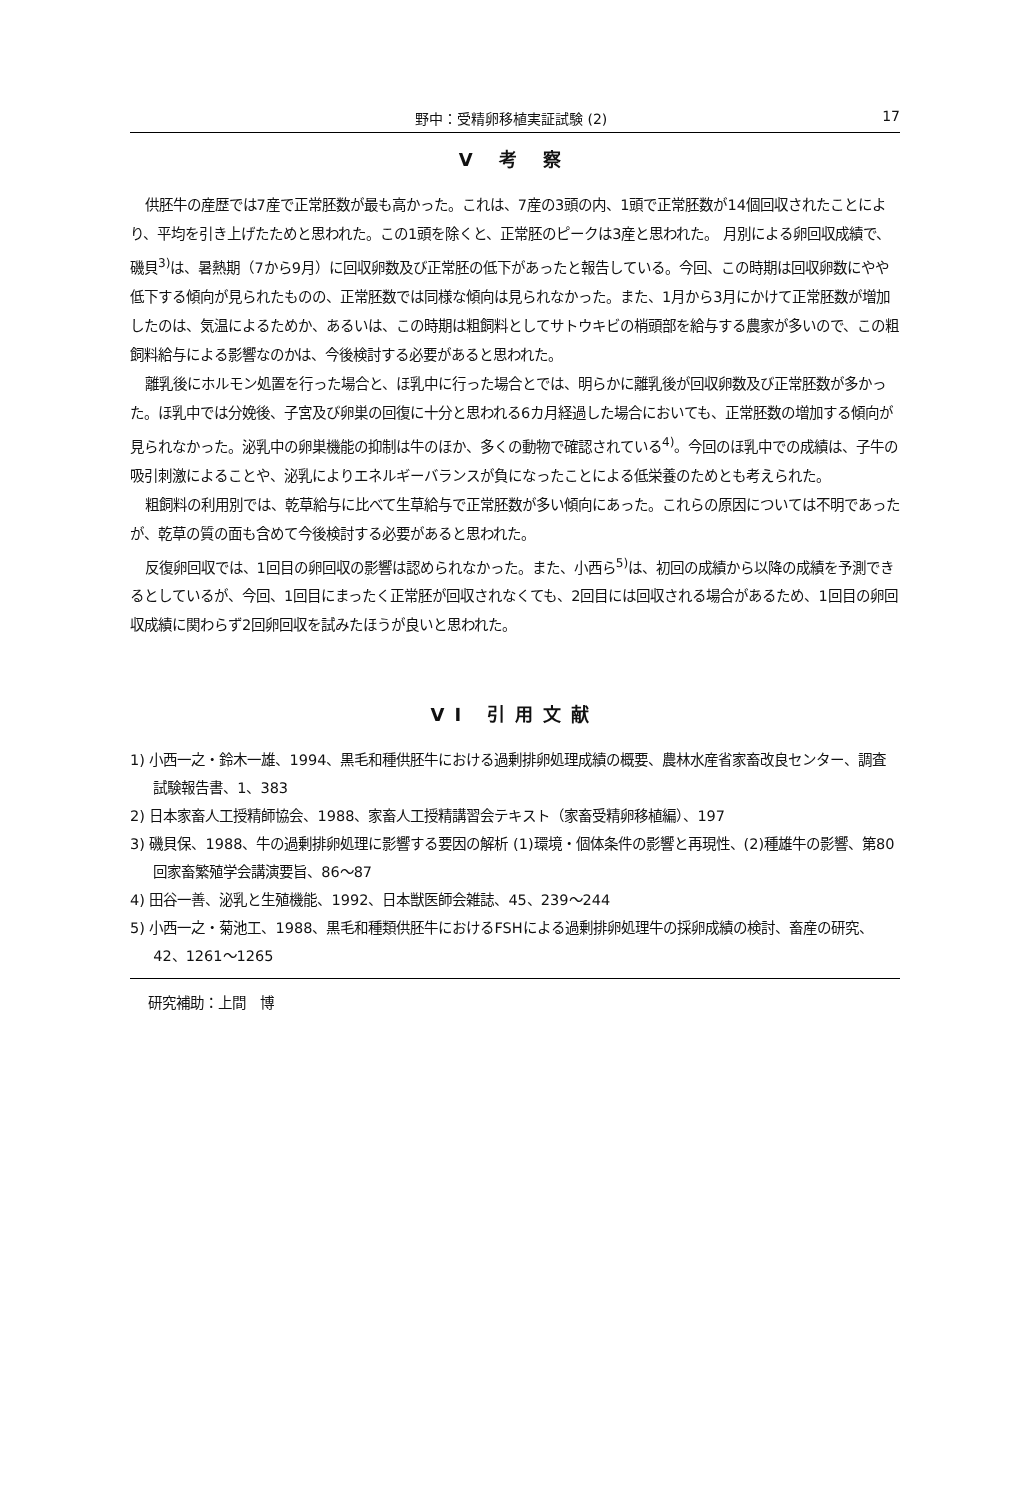野中：受精卵移植実証試験 (2) 17
V 考 察
供胚牛の産歴では7産で正常胚数が最も高かった。これは、7産の3頭の内、1頭で正常胚数が14個回収されたことにより、平均を引き上げたためと思われた。この1頭を除くと、正常胚のピークは3産と思われた。 月別による卵回収成績で、磯貝<sup>3)</sup>は、暑熱期（7から9月）に回収卵数及び正常胚の低下があったと報告している。今回、この時期は回収卵数にやや低下する傾向が見られたものの、正常胚数では同様な傾向は見られなかった。また、1月から3月にかけて正常胚数が増加したのは、気温によるためか、あるいは、この時期は粗飼料としてサトウキビの梢頭部を給与する農家が多いので、この粗飼料給与による影響なのかは、今後検討する必要があると思われた。
離乳後にホルモン処置を行った場合と、ほ乳中に行った場合とでは、明らかに離乳後が回収卵数及び正常胚数が多かった。ほ乳中では分娩後、子宮及び卵巣の回復に十分と思われる6カ月経過した場合においても、正常胚数の増加する傾向が見られなかった。泌乳中の卵巣機能の抑制は牛のほか、多くの動物で確認されている<sup>4)</sup>。今回のほ乳中での成績は、子牛の吸引刺激によることや、泌乳によりエネルギーバランスが負になったことによる低栄養のためとも考えられた。
粗飼料の利用別では、乾草給与に比べて生草給与で正常胚数が多い傾向にあった。これらの原因については不明であったが、乾草の質の面も含めて今後検討する必要があると思われた。
反復卵回収では、1回目の卵回収の影響は認められなかった。また、小西ら<sup>5)</sup>は、初回の成績から以降の成績を予測できるとしているが、今回、1回目にまったく正常胚が回収されなくても、2回目には回収される場合があるため、1回目の卵回収成績に関わらず2回卵回収を試みたほうが良いと思われた。
VI 引用文献
1) 小西一之・鈴木一雄、1994、黒毛和種供胚牛における過剰排卵処理成績の概要、農林水産省家畜改良センター、調査試験報告書、1、383
2) 日本家畜人工授精師協会、1988、家畜人工授精講習会テキスト（家畜受精卵移植編）、197
3) 磯貝保、1988、牛の過剰排卵処理に影響する要因の解析 (1)環境・個体条件の影響と再現性、(2)種雄牛の影響、第80回家畜繁殖学会講演要旨、86～87
4) 田谷一善、泌乳と生殖機能、1992、日本獣医師会雑誌、45、239～244
5) 小西一之・菊池工、1988、黒毛和種類供胚牛におけるFSHによる過剰排卵処理牛の採卵成績の検討、畜産の研究、42、1261～1265
研究補助：上間　博